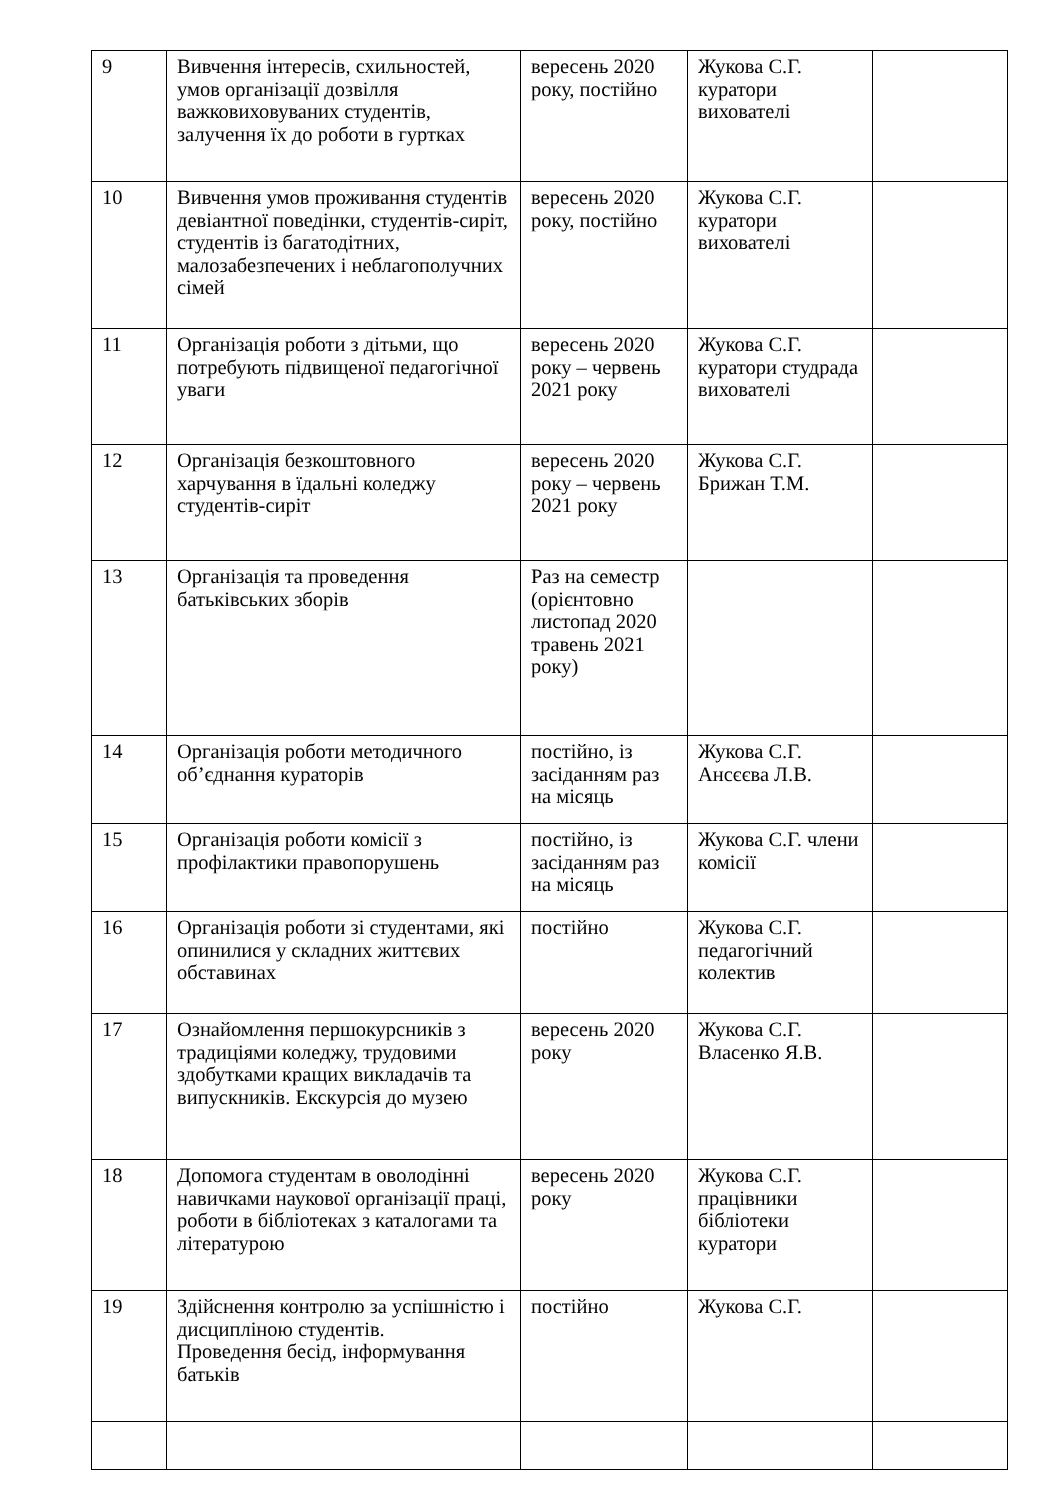| 9 | Вивчення інтересів, схильностей, умов організації дозвілля важковиховуваних студентів, залучення їх до роботи в гуртках | вересень 2020 року, постійно | Жукова С.Г. куратори вихователі | |
| 10 | Вивчення умов проживання студентів девіантної поведінки, студентів-сиріт, студентів із багатодітних, малозабезпечених і неблагополучних сімей | вересень 2020 року, постійно | Жукова С.Г. куратори вихователі | |
| 11 | Організація роботи з дітьми, що потребують підвищеної педагогічної уваги | вересень 2020 року – червень 2021 року | Жукова С.Г. куратори студрада вихователі | |
| 12 | Організація безкоштовного харчування в їдальні коледжу студентів-сиріт | вересень 2020 року – червень 2021 року | Жукова С.Г. Брижан Т.М. | |
| 13 | Організація та проведення батьківських зборів | Раз на семестр (орієнтовно листопад 2020 травень 2021 року) | | |
| 14 | Організація роботи методичного об’єднання кураторів | постійно, із засіданням раз на місяць | Жукова С.Г. Ансєєва Л.В. | |
| 15 | Організація роботи комісії з профілактики правопорушень | постійно, із засіданням раз на місяць | Жукова С.Г. члени комісії | |
| 16 | Організація роботи зі студентами, які опинилися у складних життєвих обставинах | постійно | Жукова С.Г. педагогічний колектив | |
| 17 | Ознайомлення першокурсників з традиціями коледжу, трудовими здобутками кращих викладачів та випускників. Екскурсія до музею | вересень 2020 року | Жукова С.Г. Власенко Я.В. | |
| 18 | Допомога студентам в оволодінні навичками наукової організації праці, роботи в бібліотеках з каталогами та літературою | вересень 2020 року | Жукова С.Г. працівники бібліотеки куратори | |
| 19 | Здійснення контролю за успішністю і дисципліною студентів. Проведення бесід, інформування батьків | постійно | Жукова С.Г. | |